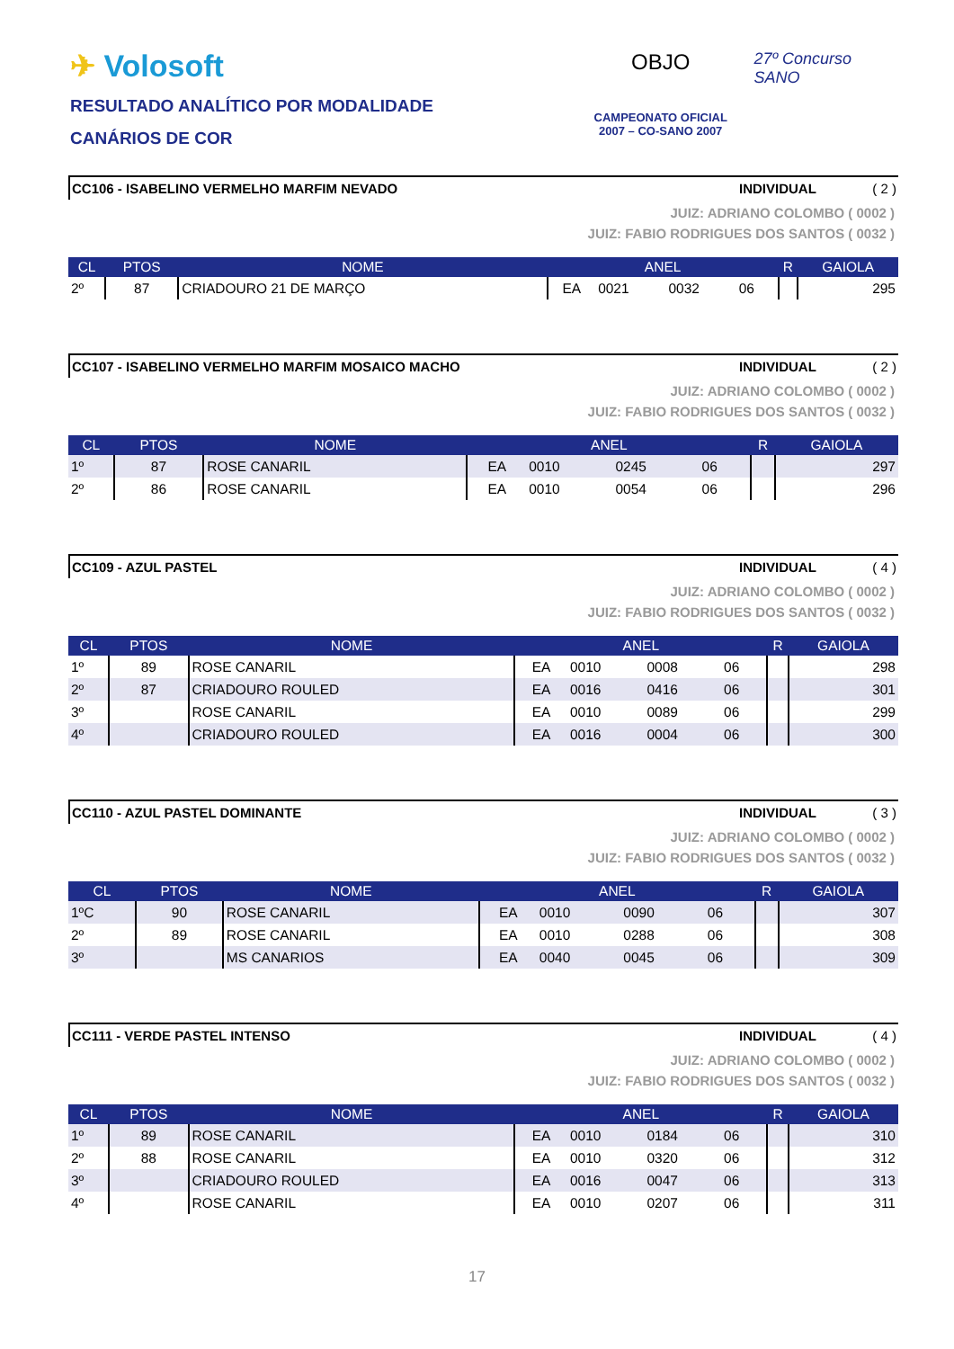✈ Volosoft
RESULTADO ANALÍTICO POR MODALIDADE
CANÁRIOS DE COR
OBJO
CAMPEONATO OFICIAL
2007 – CO-SANO 2007
27º Concurso SANO
CC106 - ISABELINO VERMELHO MARFIM NEVADO
INDIVIDUAL ( 2 )
JUIZ: ADRIANO COLOMBO ( 0002 )
JUIZ: FABIO RODRIGUES DOS SANTOS ( 0032 )
| CL | PTOS | NOME | ANEL | | | | R | GAIOLA |
| --- | --- | --- | --- | --- | --- | --- | --- | --- |
| 2º | 87 | CRIADOURO 21 DE MARÇO | EA | 0021 | 0032 | 06 | | 295 |
CC107 - ISABELINO VERMELHO MARFIM MOSAICO MACHO
INDIVIDUAL ( 2 )
JUIZ: ADRIANO COLOMBO ( 0002 )
JUIZ: FABIO RODRIGUES DOS SANTOS ( 0032 )
| CL | PTOS | NOME | ANEL | | | | R | GAIOLA |
| --- | --- | --- | --- | --- | --- | --- | --- | --- |
| 1º | 87 | ROSE CANARIL | EA | 0010 | 0245 | 06 | | 297 |
| 2º | 86 | ROSE CANARIL | EA | 0010 | 0054 | 06 | | 296 |
CC109 - AZUL PASTEL INDIVIDUAL ( 4 )
JUIZ: ADRIANO COLOMBO ( 0002 )
JUIZ: FABIO RODRIGUES DOS SANTOS ( 0032 )
| CL | PTOS | NOME | ANEL | | | | R | GAIOLA |
| --- | --- | --- | --- | --- | --- | --- | --- | --- |
| 1º | 89 | ROSE CANARIL | EA | 0010 | 0008 | 06 | | 298 |
| 2º | 87 | CRIADOURO ROULED | EA | 0016 | 0416 | 06 | | 301 |
| 3º | | ROSE CANARIL | EA | 0010 | 0089 | 06 | | 299 |
| 4º | | CRIADOURO ROULED | EA | 0016 | 0004 | 06 | | 300 |
CC110 - AZUL PASTEL DOMINANTE INDIVIDUAL ( 3 )
JUIZ: ADRIANO COLOMBO ( 0002 )
JUIZ: FABIO RODRIGUES DOS SANTOS ( 0032 )
| CL | PTOS | NOME | ANEL | | | | R | GAIOLA |
| --- | --- | --- | --- | --- | --- | --- | --- | --- |
| 1ºC | 90 | ROSE CANARIL | EA | 0010 | 0090 | 06 | | 307 |
| 2º | 89 | ROSE CANARIL | EA | 0010 | 0288 | 06 | | 308 |
| 3º | | MS CANARIOS | EA | 0040 | 0045 | 06 | | 309 |
CC111 - VERDE PASTEL INTENSO INDIVIDUAL ( 4 )
JUIZ: ADRIANO COLOMBO ( 0002 )
JUIZ: FABIO RODRIGUES DOS SANTOS ( 0032 )
| CL | PTOS | NOME | ANEL | | | | R | GAIOLA |
| --- | --- | --- | --- | --- | --- | --- | --- | --- |
| 1º | 89 | ROSE CANARIL | EA | 0010 | 0184 | 06 | | 310 |
| 2º | 88 | ROSE CANARIL | EA | 0010 | 0320 | 06 | | 312 |
| 3º | | CRIADOURO ROULED | EA | 0016 | 0047 | 06 | | 313 |
| 4º | | ROSE CANARIL | EA | 0010 | 0207 | 06 | | 311 |
17